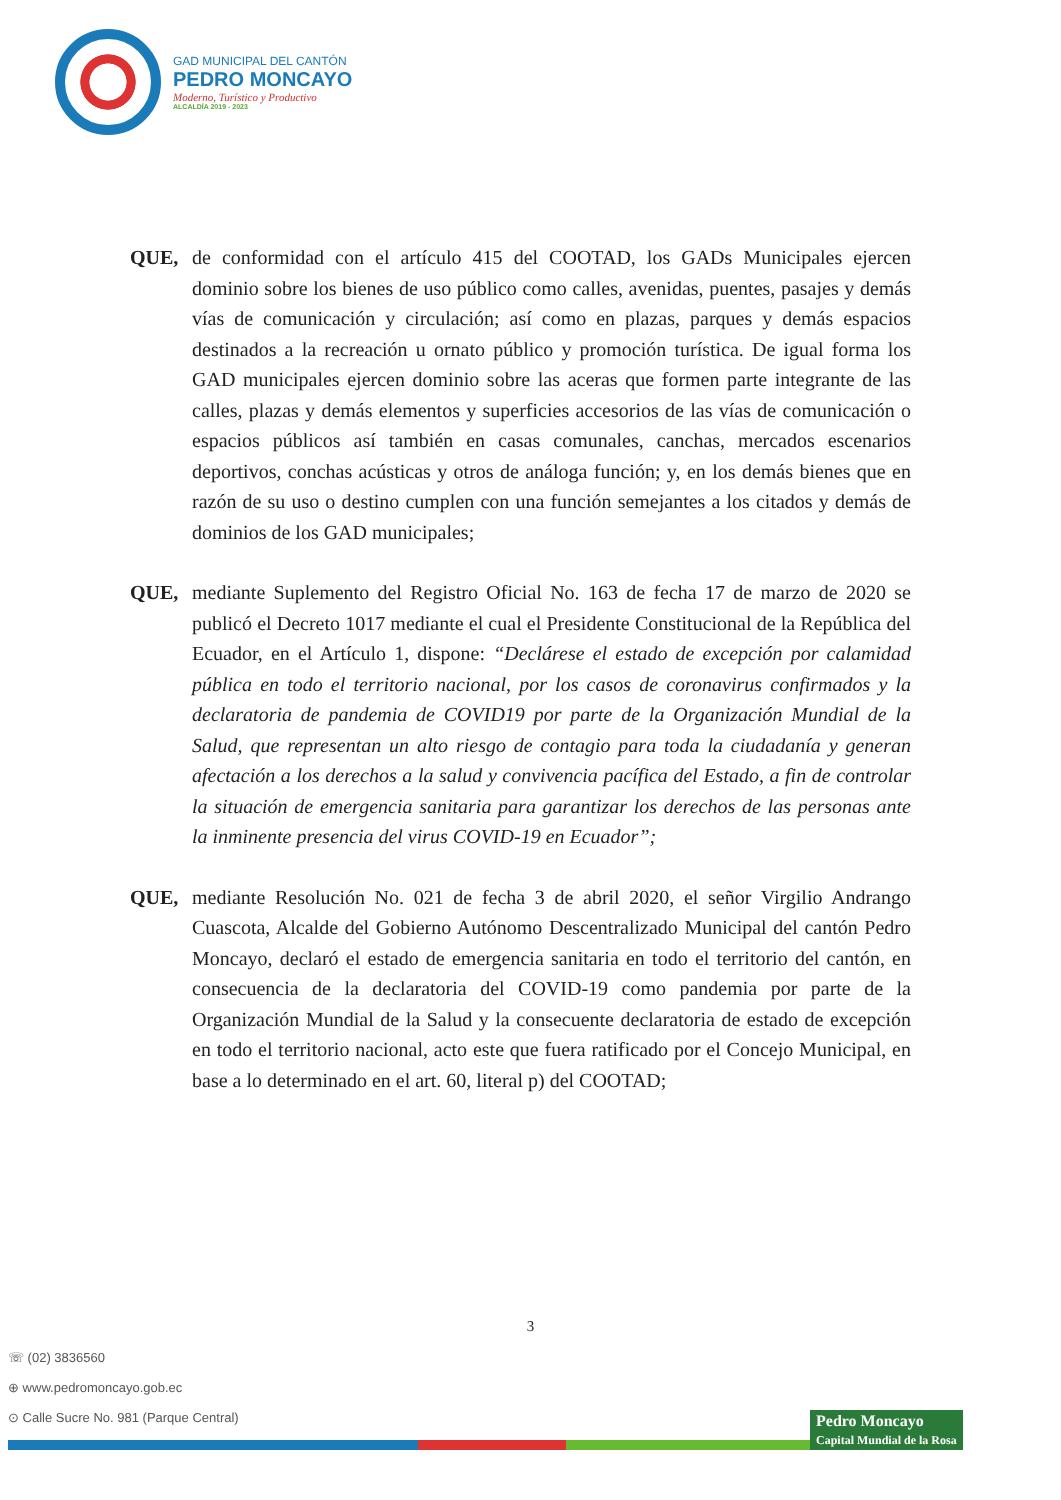GAD MUNICIPAL DEL CANTÓN
PEDRO MONCAYO
Moderno, Turístico y Productivo
ALCALDÍA 2019 - 2023
QUE, de conformidad con el artículo 415 del COOTAD, los GADs Municipales ejercen dominio sobre los bienes de uso público como calles, avenidas, puentes, pasajes y demás vías de comunicación y circulación; así como en plazas, parques y demás espacios destinados a la recreación u ornato público y promoción turística. De igual forma los GAD municipales ejercen dominio sobre las aceras que formen parte integrante de las calles, plazas y demás elementos y superficies accesorios de las vías de comunicación o espacios públicos así también en casas comunales, canchas, mercados escenarios deportivos, conchas acústicas y otros de análoga función; y, en los demás bienes que en razón de su uso o destino cumplen con una función semejantes a los citados y demás de dominios de los GAD municipales;
QUE, mediante Suplemento del Registro Oficial No. 163 de fecha 17 de marzo de 2020 se publicó el Decreto 1017 mediante el cual el Presidente Constitucional de la República del Ecuador, en el Artículo 1, dispone: “Declárese el estado de excepción por calamidad pública en todo el territorio nacional, por los casos de coronavirus confirmados y la declaratoria de pandemia de COVID19 por parte de la Organización Mundial de la Salud, que representan un alto riesgo de contagio para toda la ciudadanía y generan afectación a los derechos a la salud y convivencia pacífica del Estado, a fin de controlar la situación de emergencia sanitaria para garantizar los derechos de las personas ante la inminente presencia del virus COVID-19 en Ecuador”;
QUE, mediante Resolución No. 021 de fecha 3 de abril 2020, el señor Virgilio Andrango Cuascota, Alcalde del Gobierno Autónomo Descentralizado Municipal del cantón Pedro Moncayo, declaró el estado de emergencia sanitaria en todo el territorio del cantón, en consecuencia de la declaratoria del COVID-19 como pandemia por parte de la Organización Mundial de la Salud y la consecuente declaratoria de estado de excepción en todo el territorio nacional, acto este que fuera ratificado por el Concejo Municipal, en base a lo determinado en el art. 60, literal p) del COOTAD;
3
☏ (02) 3836560
⊕ www.pedromoncayo.gob.ec
⊙ Calle Sucre No. 981 (Parque Central)
Pedro Moncayo
Capital Mundial de la Rosa